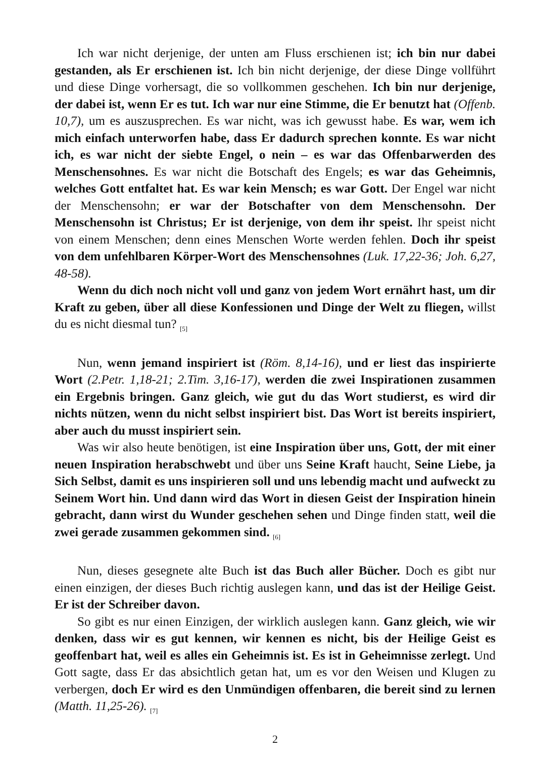Ich war nicht derjenige, der unten am Fluss erschienen ist; ich bin nur dabei gestanden, als Er erschienen ist. Ich bin nicht derjenige, der diese Dinge vollführt und diese Dinge vorhersagt, die so vollkommen geschehen. Ich bin nur derjenige, der dabei ist, wenn Er es tut. Ich war nur eine Stimme, die Er benutzt hat (Offenb. 10,7), um es auszusprechen. Es war nicht, was ich gewusst habe. Es war, wem ich mich einfach unterworfen habe, dass Er dadurch sprechen konnte. Es war nicht ich, es war nicht der siebte Engel, o nein – es war das Offenbarwerden des Menschensohnes. Es war nicht die Botschaft des Engels; es war das Geheimnis, welches Gott entfaltet hat. Es war kein Mensch; es war Gott. Der Engel war nicht der Menschensohn; er war der Botschafter von dem Menschensohn. Der Menschensohn ist Christus; Er ist derjenige, von dem ihr speist. Ihr speist nicht von einem Menschen; denn eines Menschen Worte werden fehlen. Doch ihr speist von dem unfehlbaren Körper-Wort des Menschensohnes (Luk. 17,22-36; Joh. 6,27, 48-58).
Wenn du dich noch nicht voll und ganz von jedem Wort ernährt hast, um dir Kraft zu geben, über all diese Konfessionen und Dinge der Welt zu fliegen, willst du es nicht diesmal tun? <sub>[5]</sub>
Nun, wenn jemand inspiriert ist (Röm. 8,14-16), und er liest das inspirierte Wort (2.Petr. 1,18-21; 2.Tim. 3,16-17), werden die zwei Inspirationen zusammen ein Ergebnis bringen. Ganz gleich, wie gut du das Wort studierst, es wird dir nichts nützen, wenn du nicht selbst inspiriert bist. Das Wort ist bereits inspiriert, aber auch du musst inspiriert sein.
Was wir also heute benötigen, ist eine Inspiration über uns, Gott, der mit einer neuen Inspiration herabschwebt und über uns Seine Kraft haucht, Seine Liebe, ja Sich Selbst, damit es uns inspirieren soll und uns lebendig macht und aufweckt zu Seinem Wort hin. Und dann wird das Wort in diesen Geist der Inspiration hinein gebracht, dann wirst du Wunder geschehen sehen und Dinge finden statt, weil die zwei gerade zusammen gekommen sind. <sub>[6]</sub>
Nun, dieses gesegnete alte Buch ist das Buch aller Bücher. Doch es gibt nur einen einzigen, der dieses Buch richtig auslegen kann, und das ist der Heilige Geist. Er ist der Schreiber davon.
So gibt es nur einen Einzigen, der wirklich auslegen kann. Ganz gleich, wie wir denken, dass wir es gut kennen, wir kennen es nicht, bis der Heilige Geist es geoffenbart hat, weil es alles ein Geheimnis ist. Es ist in Geheimnisse zerlegt. Und Gott sagte, dass Er das absichtlich getan hat, um es vor den Weisen und Klugen zu verbergen, doch Er wird es den Unmündigen offenbaren, die bereit sind zu lernen (Matth. 11,25-26). <sub>[7]</sub>
2